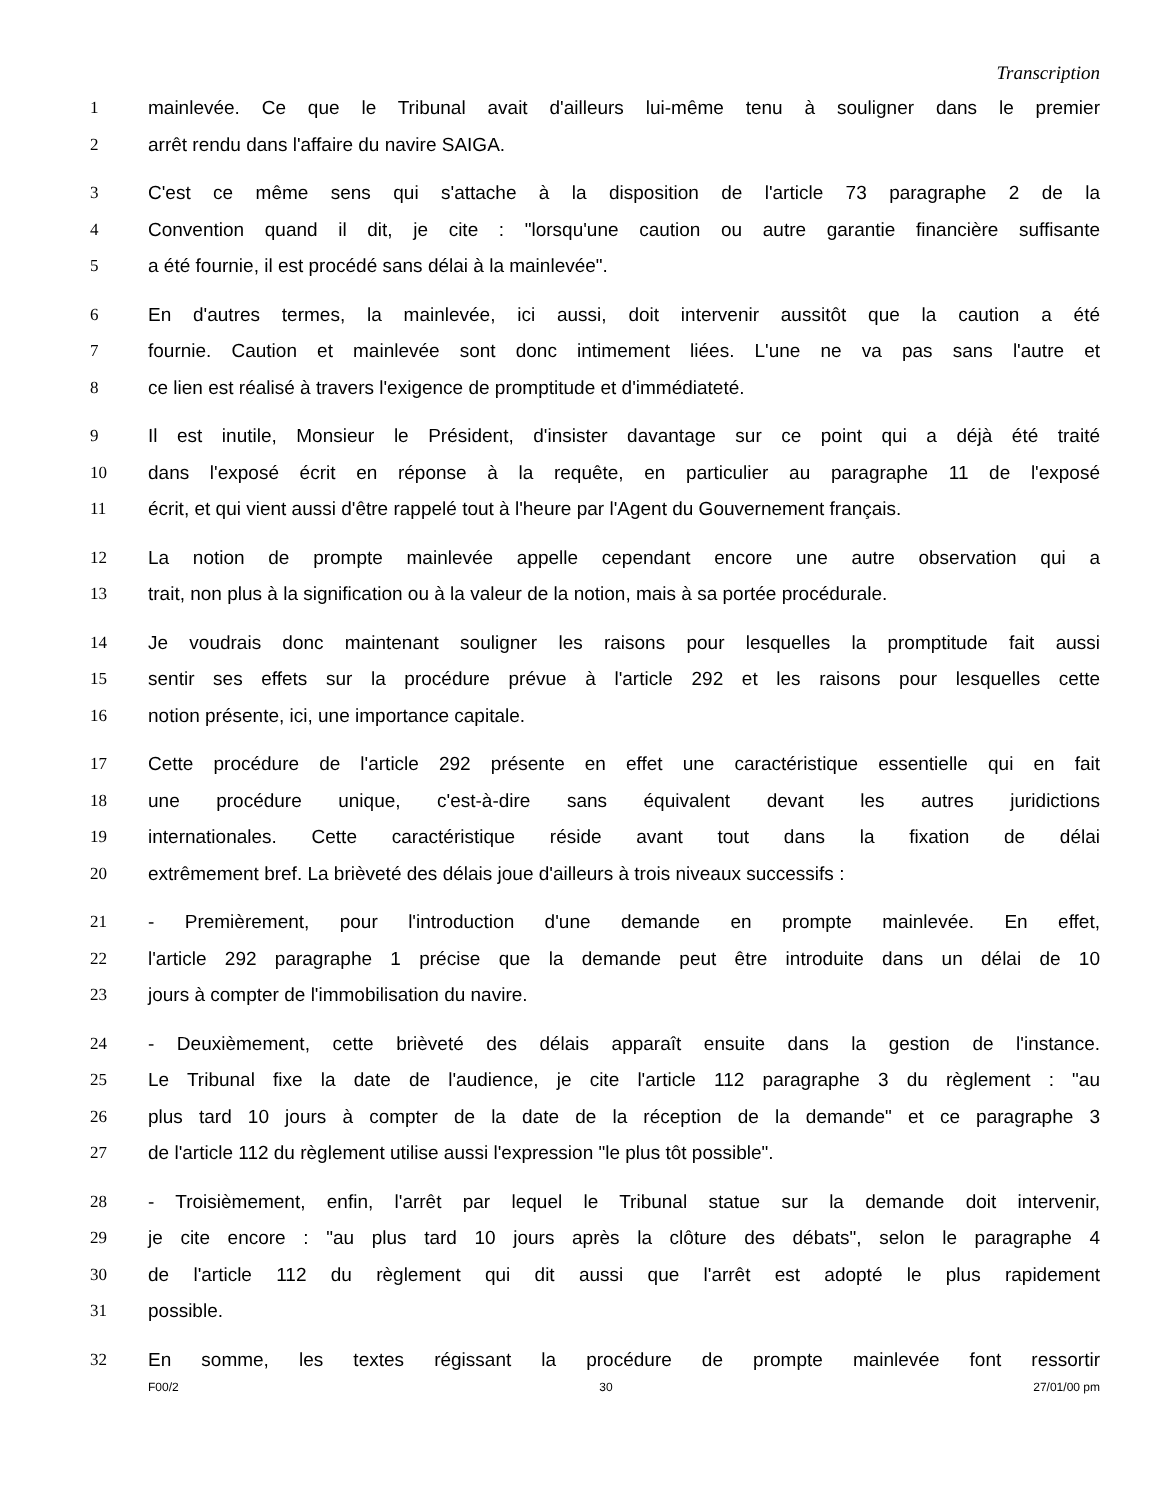Transcription
1 mainlevée. Ce que le Tribunal avait d'ailleurs lui-même tenu à souligner dans le premier
2 arrêt rendu dans l'affaire du navire SAIGA.
3 C'est ce même sens qui s'attache à la disposition de l'article 73 paragraphe 2 de la
4 Convention quand il dit, je cite : "lorsqu'une caution ou autre garantie financière suffisante
5 a été fournie, il est procédé sans délai à la mainlevée".
6 En d'autres termes, la mainlevée, ici aussi, doit intervenir aussitôt que la caution a été
7 fournie. Caution et mainlevée sont donc intimement liées. L'une ne va pas sans l'autre et
8 ce lien est réalisé à travers l'exigence de promptitude et d'immédiateté.
9 Il est inutile, Monsieur le Président, d'insister davantage sur ce point qui a déjà été traité
10 dans l'exposé écrit en réponse à la requête, en particulier au paragraphe 11 de l'exposé
11 écrit, et qui vient aussi d'être rappelé tout à l'heure par l'Agent du Gouvernement français.
12 La notion de prompte mainlevée appelle cependant encore une autre observation qui a
13 trait, non plus à la signification ou à la valeur de la notion, mais à sa portée procédurale.
14 Je voudrais donc maintenant souligner les raisons pour lesquelles la promptitude fait aussi
15 sentir ses effets sur la procédure prévue à l'article 292 et les raisons pour lesquelles cette
16 notion présente, ici, une importance capitale.
17 Cette procédure de l'article 292 présente en effet une caractéristique essentielle qui en fait
18 une procédure unique, c'est-à-dire sans équivalent devant les autres juridictions
19 internationales. Cette caractéristique réside avant tout dans la fixation de délai
20 extrêmement bref. La brièveté des délais joue d'ailleurs à trois niveaux successifs :
21 - Premièrement, pour l'introduction d'une demande en prompte mainlevée. En effet,
22 l'article 292 paragraphe 1 précise que la demande peut être introduite dans un délai de 10
23 jours à compter de l'immobilisation du navire.
24 - Deuxièmement, cette brièveté des délais apparaît ensuite dans la gestion de l'instance.
25 Le Tribunal fixe la date de l'audience, je cite l'article 112 paragraphe 3 du règlement : "au
26 plus tard 10 jours à compter de la date de la réception de la demande" et ce paragraphe 3
27 de l'article 112 du règlement utilise aussi l'expression "le plus tôt possible".
28 - Troisièmement, enfin, l'arrêt par lequel le Tribunal statue sur la demande doit intervenir,
29 je cite encore : "au plus tard 10 jours après la clôture des débats", selon le paragraphe 4
30 de l'article 112 du règlement qui dit aussi que l'arrêt est adopté le plus rapidement
31 possible.
32 En somme, les textes régissant la procédure de prompte mainlevée font ressortir
F00/2 30 27/01/00 pm